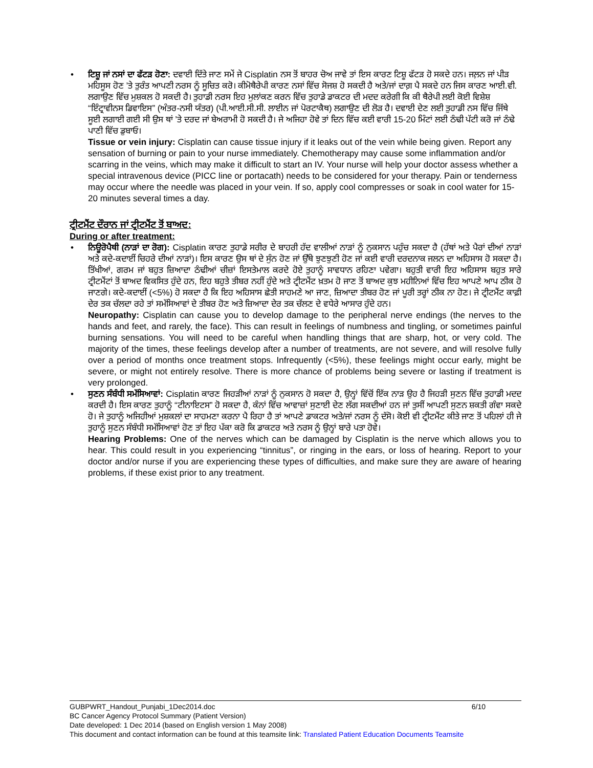• ਟਿਸ਼ੂ ਜਾਂ ਨਸਾਂ ਦਾ ਫੱਟੜ ਹੋਣਾ: ਦਵਾਈ ਦਿੱਤੇ ਜਾਣ ਸਮੇਂ ਜੇ Cisplatin ਨਸ ਤੋਂ ਬਾਹਰ ਚੋਅ ਜਾਵੇ ਤਾਂ ਇਸ ਕਾਰਣ ਟਿਸ਼ੂ ਫੱਟੜ ਹੋ ਸਕਦੇ ਹਨ। ਜਲ਼ਨ ਜਾਂ ਪੀੜ ਮਹਿਸੂਸ ਹੋਣ ’ਤੇ ਤੁਰੰਤ ਆਪਣੀ ਨਰਸ ਨੂੰ ਸੂਚਿਤ ਕਰੋ। ਕੀਮੋਥੈਰੇਪੀ ਕਾਰਣ ਨਸਾਂ ਵਿੱਚ ਸੋਜਸ਼ ਹੋ ਸਕਦੀ ਹੈ ਅਤੇ/ਜਾਂ ਦਾਗ਼ ਪੈ ਸਕਦੇ ਹਨ ਜਿਸ ਕਾਰਣ ਆਈ.ਵੀ. ਲਗਾਉਣ ਵਿੱਚ ਮੁਸ਼ਕਲ ਹੋ ਸਕਦੀ ਹੈ। ਤੁਹਾਡੀ ਨਰਸ ਇਹ ਮੁਲਾਂਕਣ ਕਰਨ ਵਿੱਚ ਤੁਹਾਡੇ ਡਾਕਟਰ ਦੀ ਮਦਦ ਕਰੇਗੀ ਕਿ ਕੀ ਥੈਰੇਪੀ ਲਈ ਕੋਈ ਵਿਸ਼ੇਸ਼ “ਇੰਟ੍ਰਾਵੀਨਸ ਡਿਵਾਇਸ” (ਅੰਤਰ-ਨਸੀ ਯੰਤਰ) (ਪੀ.ਆਈ.ਸੀ.ਸੀ. ਲਾਈਨ ਜਾਂ ਪੋਰਟਾਕੈਥ) ਲਗਾਉਣ ਦੀ ਲੋੜ ਹੈ। ਦਵਾਈ ਦੇਣ ਲਈ ਤੁਹਾਡੀ ਨਸ ਵਿੱਚ ਜਿੱਥੇ ਸੂਈ ਲਗਾਈ ਗਈ ਸੀ ਉਸ ਥਾਂ ’ਤੇ ਦਰਦ ਜਾਂ ਬੇਅਰਾਮੀ ਹੋ ਸਕਦੀ ਹੈ। ਜੇ ਅਜਿਹਾ ਹੋਵੇ ਤਾਂ ਦਿਨ ਵਿੱਚ ਕਈ ਵਾਰੀ 15-20 ਮਿੰਟਾਂ ਲਈ ਠੰਢੀ ਪੱਟੀ ਕਰੋ ਜਾਂ ਠੰਢੇ ਪਾਣੀ ਵਿੱਚ ਡੁਬਾਓ।
Tissue or vein injury: Cisplatin can cause tissue injury if it leaks out of the vein while being given. Report any sensation of burning or pain to your nurse immediately. Chemotherapy may cause some inflammation and/or scarring in the veins, which may make it difficult to start an IV. Your nurse will help your doctor assess whether a special intravenous device (PICC line or portacath) needs to be considered for your therapy. Pain or tenderness may occur where the needle was placed in your vein. If so, apply cool compresses or soak in cool water for 15-20 minutes several times a day.
ਟ੍ਰੀਟਮੈਂਟ ਦੌਰਾਨ ਜਾਂ ਟ੍ਰੀਟਮੈਂਟ ਤੋਂ ਬਾਅਦ:
During or after treatment:
• ਨਿਊਰੋਪੈਥੀ (ਨਾੜਾਂ ਦਾ ਰੋਗ): Cisplatin ਕਾਰਣ ਤੁਹਾਡੇ ਸਰੀਰ ਦੇ ਬਾਹਰੀ ਹੱਦ ਵਾਲੀਆਂ ਨਾੜਾਂ ਨੂੰ ਨੁਕਸਾਨ ਪਹੁੰਚ ਸਕਦਾ ਹੈ (ਹੱਥਾਂ ਅਤੇ ਪੈਰਾਂ ਦੀਆਂ ਨਾੜਾਂ ਅਤੇ ਕਦੇ-ਕਦਾਈਂ ਚਿਹਰੇ ਦੀਆਂ ਨਾੜਾਂ)। ਇਸ ਕਾਰਣ ਉਸ ਥਾਂ ਦੇ ਸੁੰਨ ਹੋਣ ਜਾਂ ਉੱਥੇ ਝੁਣਝੁਣੀ ਹੋਣ ਜਾਂ ਕਈ ਵਾਰੀ ਦਰਦਨਾਕ ਜਲਨ ਦਾ ਅਹਿਸਾਸ ਹੋ ਸਕਦਾ ਹੈ। ਤਿੱਖੀਆਂ, ਗਰਮ ਜਾਂ ਬਹੁਤ ਜ਼ਿਆਦਾ ਠੰਢੀਆਂ ਚੀਜ਼ਾਂ ਇਸਤੇਮਾਲ ਕਰਦੇ ਹੋਏ ਤੁਹਾਨੂੰ ਸਾਵਧਾਨ ਰਹਿਣਾ ਪਵੇਗਾ। ਬਹੁਤੀ ਵਾਰੀ ਇਹ ਅਹਿਸਾਸ ਬਹੁਤ ਸਾਰੇ ਟ੍ਰੀਟਮੈਂਟਾਂ ਤੋਂ ਬਾਅਦ ਵਿਕਸਿਤ ਹੁੰਦੇ ਹਨ, ਇਹ ਬਹੁਤੇ ਤੀਬਰ ਨਹੀਂ ਹੁੰਦੇ ਅਤੇ ਟ੍ਰੀਟਮੈਂਟ ਖ਼ਤਮ ਹੋ ਜਾਣ ਤੋਂ ਬਾਅਦ ਕੁਝ ਮਹੀਨਿਆਂ ਵਿੱਚ ਇਹ ਆਪਣੇ ਆਪ ਠੀਕ ਹੋ ਜਾਣਗੇ। ਕਦੇ-ਕਦਾਈਂ (<5%) ਹੋ ਸਕਦਾ ਹੈ ਕਿ ਇਹ ਅਹਿਸਾਸ ਛੇਤੀ ਸਾਹਮਣੇ ਆ ਜਾਣ, ਜ਼ਿਆਦਾ ਤੀਬਰ ਹੋਣ ਜਾਂ ਪੂਰੀ ਤਰ੍ਹਾਂ ਠੀਕ ਨਾ ਹੋਣ। ਜੇ ਟ੍ਰੀਟਮੈਂਟ ਕਾਫ਼ੀ ਦੇਰ ਤਕ ਚੱਲਦਾ ਰਹੇ ਤਾਂ ਸਮੱਸਿਆਵਾਂ ਦੇ ਤੀਬਰ ਹੋਣ ਅਤੇ ਜ਼ਿਆਦਾ ਦੇਰ ਤਕ ਚੱਲਣ ਦੇ ਵਧੇਰੇ ਆਸਾਰ ਹੁੰਦੇ ਹਨ।
Neuropathy: Cisplatin can cause you to develop damage to the peripheral nerve endings (the nerves to the hands and feet, and rarely, the face). This can result in feelings of numbness and tingling, or sometimes painful burning sensations. You will need to be careful when handling things that are sharp, hot, or very cold. The majority of the times, these feelings develop after a number of treatments, are not severe, and will resolve fully over a period of months once treatment stops. Infrequently (<5%), these feelings might occur early, might be severe, or might not entirely resolve. There is more chance of problems being severe or lasting if treatment is very prolonged.
• ਸੁਣਨ ਸੰਬੰਧੀ ਸਮੱਸਿਆਵਾਂ: Cisplatin ਕਾਰਣ ਜਿਹੜੀਆਂ ਨਾੜਾਂ ਨੂੰ ਨੁਕਸਾਨ ਹੋ ਸਕਦਾ ਹੈ, ਉਨ੍ਹਾਂ ਵਿੱਚੋਂ ਇੱਕ ਨਾੜ ਉਹ ਹੈ ਜਿਹੜੀ ਸੁਣਨ ਵਿੱਚ ਤੁਹਾਡੀ ਮਦਦ ਕਰਦੀ ਹੈ। ਇਸ ਕਾਰਣ ਤੁਹਾਨੂੰ “ਟੀਨਾਇਟਸ” ਹੋ ਸਕਦਾ ਹੈ, ਕੰਨਾਂ ਵਿੱਚ ਆਵਾਜ਼ਾਂ ਸੁਣਾਈ ਦੇਣ ਲੱਗ ਸਕਦੀਆਂ ਹਨ ਜਾਂ ਤੁਸੀਂ ਆਪਣੀ ਸੁਣਨ ਸ਼ਕਤੀ ਗੰਵਾ ਸਕਦੇ ਹੋ। ਜੇ ਤੁਹਾਨੂੰ ਅਜਿਹੀਆਂ ਮੁਸ਼ਕਲਾਂ ਦਾ ਸਾਹਮਣਾ ਕਰਨਾ ਪੈ ਰਿਹਾ ਹੈ ਤਾਂ ਆਪਣੇ ਡਾਕਟਰ ਅਤੇ/ਜਾਂ ਨਰਸ ਨੂੰ ਦੱਸੋ। ਕੋਈ ਵੀ ਟ੍ਰੀਟਮੈਂਟ ਕੀਤੇ ਜਾਣ ਤੋਂ ਪਹਿਲਾਂ ਹੀ ਜੇ ਤੁਹਾਨੂੰ ਸੁਣਨ ਸੰਬੰਧੀ ਸਮੱਸਿਆਵਾਂ ਹੋਣ ਤਾਂ ਇਹ ਪੱਕਾ ਕਰੋ ਕਿ ਡਾਕਟਰ ਅਤੇ ਨਰਸ ਨੂੰ ਉਨ੍ਹਾਂ ਬਾਰੇ ਪਤਾ ਹੋਵੇ।
Hearing Problems: One of the nerves which can be damaged by Cisplatin is the nerve which allows you to hear. This could result in you experiencing “tinnitus”, or ringing in the ears, or loss of hearing. Report to your doctor and/or nurse if you are experiencing these types of difficulties, and make sure they are aware of hearing problems, if these exist prior to any treatment.
GUBPWRT_Handout_Punjabi_1Dec2014.doc 6/10
BC Cancer Agency Protocol Summary (Patient Version)
Date developed: 1 Dec 2014 (based on English version 1 May 2008)
This document and contact information can be found at this teamsite link: Translated Patient Education Documents Teamsite